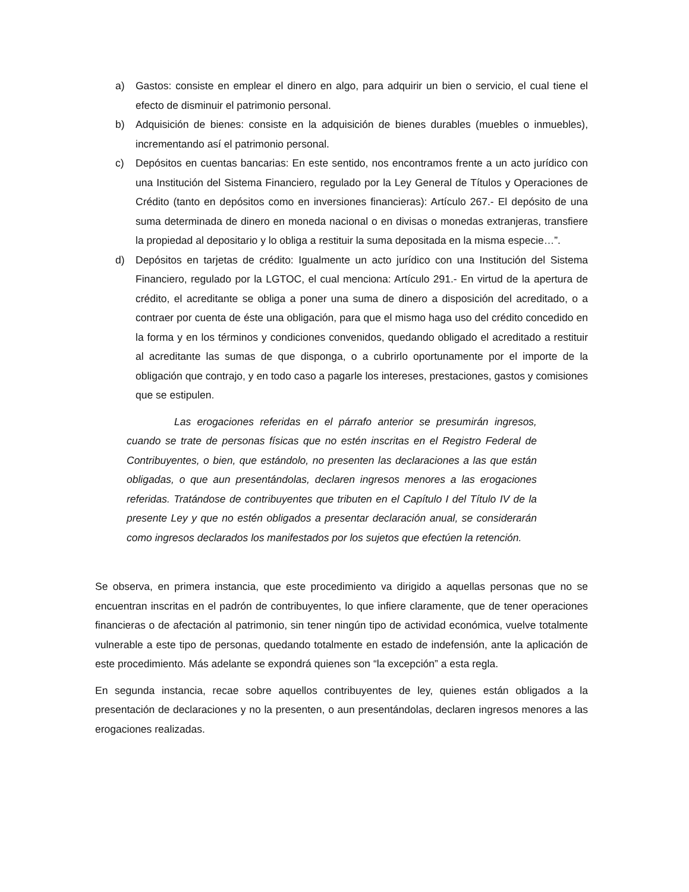a) Gastos: consiste en emplear el dinero en algo, para adquirir un bien o servicio, el cual tiene el efecto de disminuir el patrimonio personal.
b) Adquisición de bienes: consiste en la adquisición de bienes durables (muebles o inmuebles), incrementando así el patrimonio personal.
c) Depósitos en cuentas bancarias: En este sentido, nos encontramos frente a un acto jurídico con una Institución del Sistema Financiero, regulado por la Ley General de Títulos y Operaciones de Crédito (tanto en depósitos como en inversiones financieras): Artículo 267.- El depósito de una suma determinada de dinero en moneda nacional o en divisas o monedas extranjeras, transfiere la propiedad al depositario y lo obliga a restituir la suma depositada en la misma especie…”.
d) Depósitos en tarjetas de crédito: Igualmente un acto jurídico con una Institución del Sistema Financiero, regulado por la LGTOC, el cual menciona: Artículo 291.- En virtud de la apertura de crédito, el acreditante se obliga a poner una suma de dinero a disposición del acreditado, o a contraer por cuenta de éste una obligación, para que el mismo haga uso del crédito concedido en la forma y en los términos y condiciones convenidos, quedando obligado el acreditado a restituir al acreditante las sumas de que disponga, o a cubrirlo oportunamente por el importe de la obligación que contrajo, y en todo caso a pagarle los intereses, prestaciones, gastos y comisiones que se estipulen.
Las erogaciones referidas en el párrafo anterior se presumirán ingresos, cuando se trate de personas físicas que no estén inscritas en el Registro Federal de Contribuyentes, o bien, que estándolo, no presenten las declaraciones a las que están obligadas, o que aun presentándolas, declaren ingresos menores a las erogaciones referidas. Tratándose de contribuyentes que tributen en el Capítulo I del Título IV de la presente Ley y que no estén obligados a presentar declaración anual, se considerarán como ingresos declarados los manifestados por los sujetos que efectúen la retención.
Se observa, en primera instancia, que este procedimiento va dirigido a aquellas personas que no se encuentran inscritas en el padrón de contribuyentes, lo que infiere claramente, que de tener operaciones financieras o de afectación al patrimonio, sin tener ningún tipo de actividad económica, vuelve totalmente vulnerable a este tipo de personas, quedando totalmente en estado de indefensión, ante la aplicación de este procedimiento. Más adelante se expondrá quienes son “la excepción” a esta regla.
En segunda instancia, recae sobre aquellos contribuyentes de ley, quienes están obligados a la presentación de declaraciones y no la presenten, o aun presentándolas, declaren ingresos menores a las erogaciones realizadas.